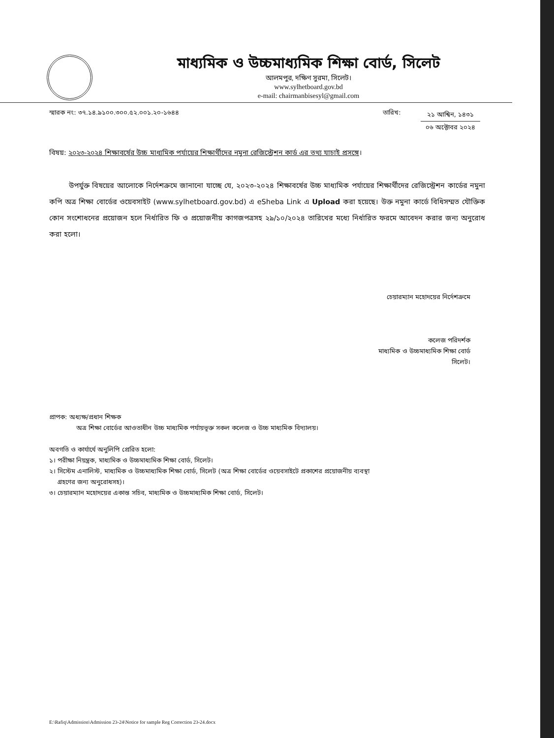মাধ্যমিক ও উচ্চমাধ্যমিক শিক্ষা বোর্ড, সিলেট
আলমপুর, দক্ষিণ সুরমা, সিলেট।
www.sylhetboard.gov.bd
e-mail: chairmanbisesyl@gmail.com
স্মারক নং: ৩৭.১৪.৯১০০.৩০০.৫২.০০১.২০-১৬৪৪
তারিখ:
২১ আশ্বিন, ১৪৩১
০৬ অক্টোবর ২০২৪
বিষয়: ২০২৩-২০২৪ শিক্ষাবর্ষের উচ্চ মাধ্যমিক পর্যায়ের শিক্ষার্থীদের নমুনা রেজিস্ট্রেশন কার্ড এর তথ্য যাচাই প্রসঙ্গে।
উপর্যুক্ত বিষয়ের আলোকে নির্দেশক্রমে জানানো যাচ্ছে যে, ২০২৩-২০২৪ শিক্ষাবর্ষের উচ্চ মাধ্যমিক পর্যায়ের শিক্ষার্থীদের রেজিস্ট্রেশন কার্ডের নমুনা কপি অত্র শিক্ষা বোর্ডের ওয়েবসাইট (www.sylhetboard.gov.bd) এ eSheba Link এ Upload করা হয়েছে। উক্ত নমুনা কার্ডে বিধিসম্মত যৌক্তিক কোন সংশোধনের প্রয়োজন হলে নির্ধারিত ফি ও প্রয়োজনীয় কাগজপত্রসহ ২৯/১০/২০২৪ তারিখের মধ্যে নির্ধারিত ফরমে আবেদন করার জন্য অনুরোধ করা হলো।
চেয়ারম্যান মহোদয়ের নির্দেশক্রমে
কলেজ পরিদর্শক
মাধ্যমিক ও উচ্চমাধ্যমিক শিক্ষা বোর্ড
সিলেট।
প্রাপক: অধ্যক্ষ/প্রধান শিক্ষক
অত্র শিক্ষা বোর্ডের আওতাধীন উচ্চ মাধ্যমিক পর্যায়ভূক্ত সকল কলেজ ও উচ্চ মাধ্যমিক বিদ্যালয়।
অবগতি ও কার্যার্থে অনুলিপি প্রেরিত হলো:
১। পরীক্ষা নিয়ন্ত্রক, মাধ্যমিক ও উচ্চমাধ্যমিক শিক্ষা বোর্ড, সিলেট।
২। সিস্টেম এনালিস্ট, মাধ্যমিক ও উচ্চমাধ্যমিক শিক্ষা বোর্ড, সিলেট (অত্র শিক্ষা বোর্ডের ওয়েবসাইটে প্রকাশের প্রয়োজনীয় ব্যবস্থা
গ্রহণের জন্য অনুরোধসহ)।
৩। চেয়ারম্যান মহোদয়ের একান্ত সচিব, মাধ্যমিক ও উচ্চমাধ্যমিক শিক্ষা বোর্ড, সিলেট।
E:\Rafiq\Admission\Admission 23-24\Notice for sample Reg Correction 23-24.docx